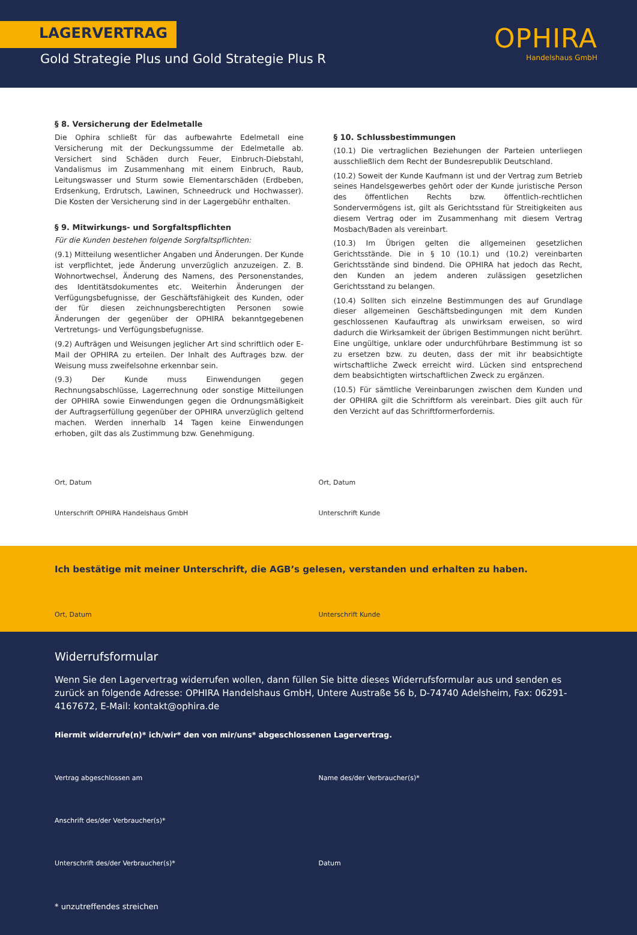LAGERVERTRAG
Gold Strategie Plus und Gold Strategie Plus R
OPHIRA
Handelshaus GmbH
§ 8. Versicherung der Edelmetalle
Die Ophira schließt für das aufbewahrte Edelmetall eine Versicherung mit der Deckungssumme der Edelmetalle ab. Versichert sind Schäden durch Feuer, Einbruch-Diebstahl, Vandalismus im Zusammenhang mit einem Einbruch, Raub, Leitungswasser und Sturm sowie Elementarschäden (Erdbeben, Erdsenkung, Erdrutsch, Lawinen, Schneedruck und Hochwasser). Die Kosten der Versicherung sind in der Lagergebühr enthalten.
§ 9. Mitwirkungs- und Sorgfaltspflichten
Für die Kunden bestehen folgende Sorgfaltspflichten:
(9.1) Mitteilung wesentlicher Angaben und Änderungen. Der Kunde ist verpflichtet, jede Änderung unverzüglich anzuzeigen. Z. B. Wohnortwechsel, Änderung des Namens, des Personenstandes, des Identitätsdokumentes etc. Weiterhin Änderungen der Verfügungsbefugnisse, der Geschäftsfähigkeit des Kunden, oder der für diesen zeichnungsberechtigten Personen sowie Änderungen der gegenüber der OPHIRA bekanntgegebenen Vertretungs- und Verfügungsbefugnisse.
(9.2) Aufträgen und Weisungen jeglicher Art sind schriftlich oder E-Mail der OPHIRA zu erteilen. Der Inhalt des Auftrages bzw. der Weisung muss zweifelsohne erkennbar sein.
(9.3) Der Kunde muss Einwendungen gegen Rechnungsabschlüsse, Lagerrechnung oder sonstige Mitteilungen der OPHIRA sowie Einwendungen gegen die Ordnungsmäßigkeit der Auftragserfüllung gegenüber der OPHIRA unverzüglich geltend machen. Werden innerhalb 14 Tagen keine Einwendungen erhoben, gilt das als Zustimmung bzw. Genehmigung.
§ 10. Schlussbestimmungen
(10.1) Die vertraglichen Beziehungen der Parteien unterliegen ausschließlich dem Recht der Bundesrepublik Deutschland.
(10.2) Soweit der Kunde Kaufmann ist und der Vertrag zum Betrieb seines Handelsgewerbes gehört oder der Kunde juristische Person des öffentlichen Rechts bzw. öffentlich-rechtlichen Sondervermögens ist, gilt als Gerichtsstand für Streitigkeiten aus diesem Vertrag oder im Zusammenhang mit diesem Vertrag Mosbach/Baden als vereinbart.
(10.3) Im Übrigen gelten die allgemeinen gesetzlichen Gerichtsstände. Die in § 10 (10.1) und (10.2) vereinbarten Gerichtsstände sind bindend. Die OPHIRA hat jedoch das Recht, den Kunden an jedem anderen zulässigen gesetzlichen Gerichtsstand zu belangen.
(10.4) Sollten sich einzelne Bestimmungen des auf Grundlage dieser allgemeinen Geschäftsbedingungen mit dem Kunden geschlossenen Kaufauftrag als unwirksam erweisen, so wird dadurch die Wirksamkeit der übrigen Bestimmungen nicht berührt. Eine ungültige, unklare oder undurchführbare Bestimmung ist so zu ersetzen bzw. zu deuten, dass der mit ihr beabsichtigte wirtschaftliche Zweck erreicht wird. Lücken sind entsprechend dem beabsichtigten wirtschaftlichen Zweck zu ergänzen.
(10.5) Für sämtliche Vereinbarungen zwischen dem Kunden und der OPHIRA gilt die Schriftform als vereinbart. Dies gilt auch für den Verzicht auf das Schriftformerfordernis.
Ort, Datum
Unterschrift OPHIRA Handelshaus GmbH
Ort, Datum
Unterschrift Kunde
Ich bestätige mit meiner Unterschrift, die AGB’s gelesen, verstanden und erhalten zu haben.
Ort, Datum Unterschrift Kunde
Widerrufsformular
Wenn Sie den Lagervertrag widerrufen wollen, dann füllen Sie bitte dieses Widerrufsformular aus und senden es zurück an folgende Adresse: OPHIRA Handelshaus GmbH, Untere Austraße 56 b, D-74740 Adelsheim, Fax: 06291-4167672, E-Mail: kontakt@ophira.de
Hiermit widerrufe(n)* ich/wir* den von mir/uns* abgeschlossenen Lagervertrag.
Vertrag abgeschlossen am Name des/der Verbraucher(s)*
Anschrift des/der Verbraucher(s)*
Unterschrift des/der Verbraucher(s)*
Datum
* unzutreffendes streichen